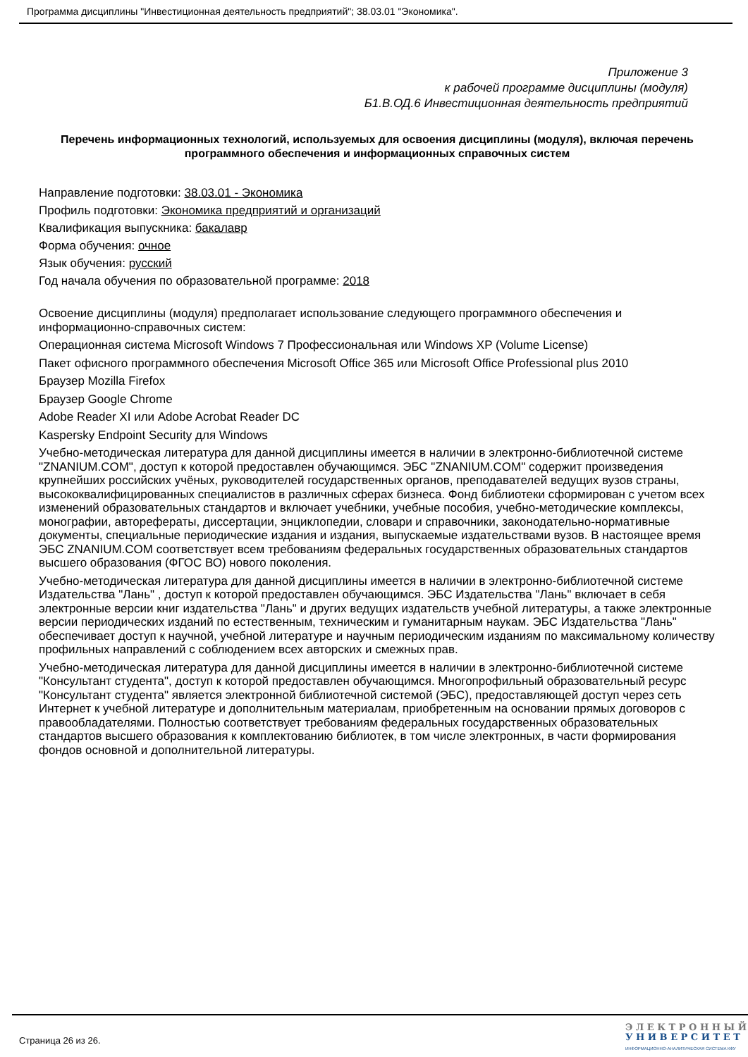Программа дисциплины "Инвестиционная деятельность предприятий"; 38.03.01 "Экономика".
Приложение 3
к рабочей программе дисциплины (модуля)
Б1.В.ОД.6 Инвестиционная деятельность предприятий
Перечень информационных технологий, используемых для освоения дисциплины (модуля), включая перечень программного обеспечения и информационных справочных систем
Направление подготовки: 38.03.01 - Экономика
Профиль подготовки: Экономика предприятий и организаций
Квалификация выпускника: бакалавр
Форма обучения: очное
Язык обучения: русский
Год начала обучения по образовательной программе: 2018
Освоение дисциплины (модуля) предполагает использование следующего программного обеспечения и информационно-справочных систем:
Операционная система Microsoft Windows 7 Профессиональная или Windows XP (Volume License)
Пакет офисного программного обеспечения Microsoft Office 365 или Microsoft Office Professional plus 2010
Браузер Mozilla Firefox
Браузер Google Chrome
Adobe Reader XI или Adobe Acrobat Reader DC
Kaspersky Endpoint Security для Windows
Учебно-методическая литература для данной дисциплины имеется в наличии в электронно-библиотечной системе "ZNANIUM.COM", доступ к которой предоставлен обучающимся. ЭБС "ZNANIUM.COM" содержит произведения крупнейших российских учёных, руководителей государственных органов, преподавателей ведущих вузов страны, высококвалифицированных специалистов в различных сферах бизнеса. Фонд библиотеки сформирован с учетом всех изменений образовательных стандартов и включает учебники, учебные пособия, учебно-методические комплексы, монографии, авторефераты, диссертации, энциклопедии, словари и справочники, законодательно-нормативные документы, специальные периодические издания и издания, выпускаемые издательствами вузов. В настоящее время ЭБС ZNANIUM.COM соответствует всем требованиям федеральных государственных образовательных стандартов высшего образования (ФГОС ВО) нового поколения.
Учебно-методическая литература для данной дисциплины имеется в наличии в электронно-библиотечной системе Издательства "Лань" , доступ к которой предоставлен обучающимся. ЭБС Издательства "Лань" включает в себя электронные версии книг издательства "Лань" и других ведущих издательств учебной литературы, а также электронные версии периодических изданий по естественным, техническим и гуманитарным наукам. ЭБС Издательства "Лань" обеспечивает доступ к научной, учебной литературе и научным периодическим изданиям по максимальному количеству профильных направлений с соблюдением всех авторских и смежных прав.
Учебно-методическая литература для данной дисциплины имеется в наличии в электронно-библиотечной системе "Консультант студента", доступ к которой предоставлен обучающимся. Многопрофильный образовательный ресурс "Консультант студента" является электронной библиотечной системой (ЭБС), предоставляющей доступ через сеть Интернет к учебной литературе и дополнительным материалам, приобретенным на основании прямых договоров с правообладателями. Полностью соответствует требованиям федеральных государственных образовательных стандартов высшего образования к комплектованию библиотек, в том числе электронных, в части формирования фондов основной и дополнительной литературы.
Страница 26 из 26.
Э Л Е К Т Р О Н Н Ы Й
У Н И В Е Р С И Т Е Т
ИНФОРМАЦИОННО-АНАЛИТИЧЕСКАЯ СИСТЕМА КФУ